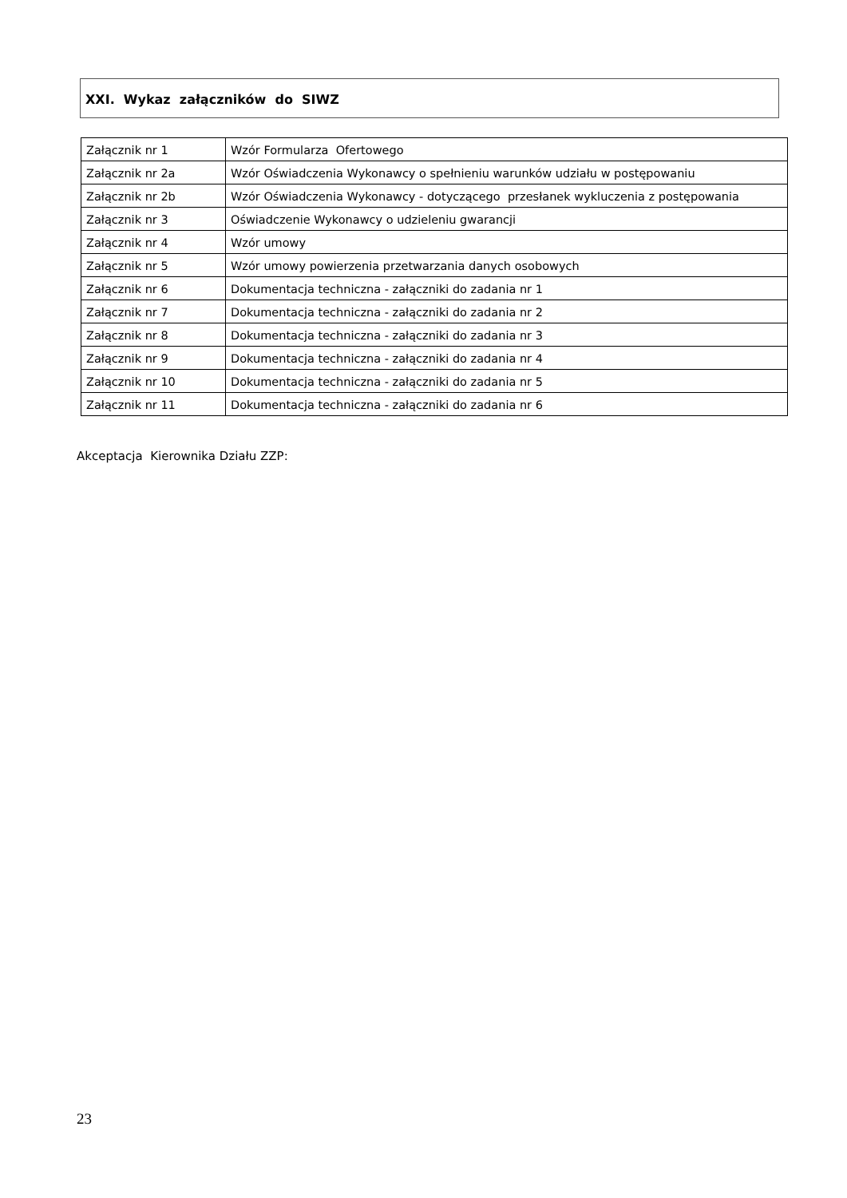XXI. Wykaz załączników do SIWZ
| Załącznik nr 1 | Wzór Formularza Ofertowego |
| Załącznik nr 2a | Wzór Oświadczenia Wykonawcy o spełnieniu warunków udziału w postępowaniu |
| Załącznik nr 2b | Wzór Oświadczenia Wykonawcy - dotyczącego przesłanek wykluczenia z postępowania |
| Załącznik nr 3 | Oświadczenie Wykonawcy o udzieleniu gwarancji |
| Załącznik nr 4 | Wzór umowy |
| Załącznik nr 5 | Wzór umowy powierzenia przetwarzania danych osobowych |
| Załącznik nr 6 | Dokumentacja techniczna - załączniki do zadania nr 1 |
| Załącznik nr 7 | Dokumentacja techniczna - załączniki do zadania nr 2 |
| Załącznik nr 8 | Dokumentacja techniczna - załączniki do zadania nr 3 |
| Załącznik nr 9 | Dokumentacja techniczna - załączniki do zadania nr 4 |
| Załącznik nr 10 | Dokumentacja techniczna - załączniki do zadania nr 5 |
| Załącznik nr 11 | Dokumentacja techniczna - załączniki do zadania nr 6 |
Akceptacja Kierownika Działu ZZP:
23